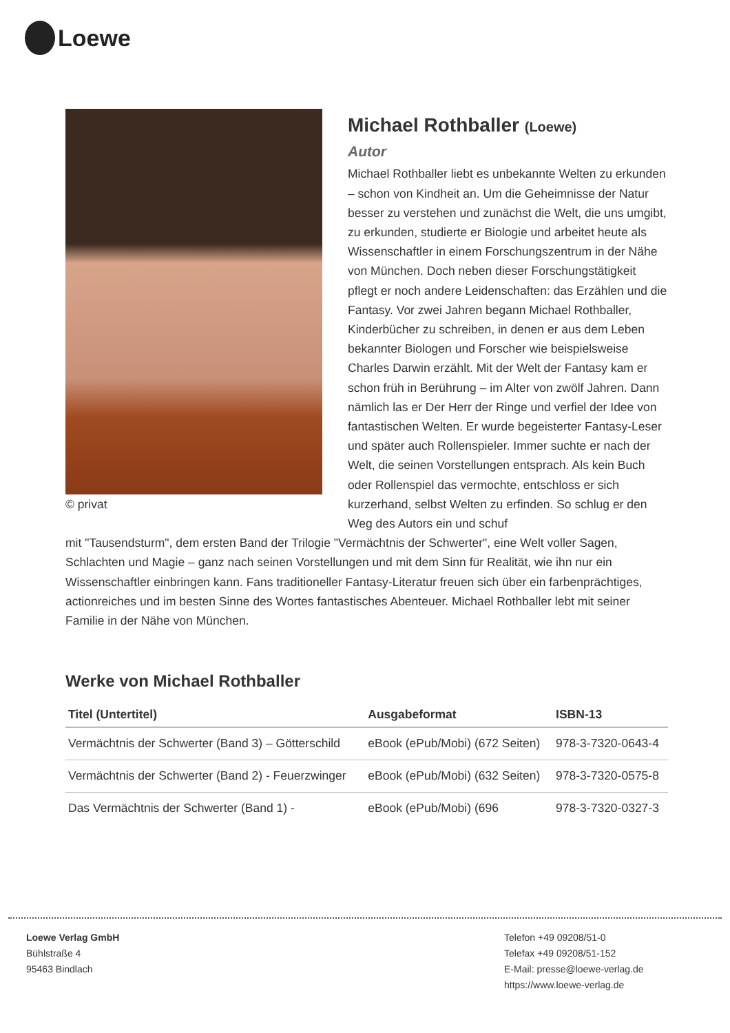Loewe
© privat
Michael Rothballer (Loewe)
Autor
Michael Rothballer liebt es unbekannte Welten zu erkunden – schon von Kindheit an. Um die Geheimnisse der Natur besser zu verstehen und zunächst die Welt, die uns umgibt, zu erkunden, studierte er Biologie und arbeitet heute als Wissenschaftler in einem Forschungszentrum in der Nähe von München. Doch neben dieser Forschungstätigkeit pflegt er noch andere Leidenschaften: das Erzählen und die Fantasy. Vor zwei Jahren begann Michael Rothballer, Kinderbücher zu schreiben, in denen er aus dem Leben bekannter Biologen und Forscher wie beispielsweise Charles Darwin erzählt. Mit der Welt der Fantasy kam er schon früh in Berührung – im Alter von zwölf Jahren. Dann nämlich las er Der Herr der Ringe und verfiel der Idee von fantastischen Welten. Er wurde begeisterter Fantasy-Leser und später auch Rollenspieler. Immer suchte er nach der Welt, die seinen Vorstellungen entsprach. Als kein Buch oder Rollenspiel das vermochte, entschloss er sich kurzerhand, selbst Welten zu erfinden. So schlug er den Weg des Autors ein und schuf
mit "Tausendsturm", dem ersten Band der Trilogie "Vermächtnis der Schwerter", eine Welt voller Sagen, Schlachten und Magie – ganz nach seinen Vorstellungen und mit dem Sinn für Realität, wie ihn nur ein Wissenschaftler einbringen kann. Fans traditioneller Fantasy-Literatur freuen sich über ein farbenprächtiges, actionreiches und im besten Sinne des Wortes fantastisches Abenteuer. Michael Rothballer lebt mit seiner Familie in der Nähe von München.
Werke von Michael Rothballer
| Titel (Untertitel) | Ausgabeformat | ISBN-13 |
| --- | --- | --- |
| Vermächtnis der Schwerter (Band 3) – Götterschild | eBook (ePub/Mobi) (672 Seiten) | 978-3-7320-0643-4 |
| Vermächtnis der Schwerter (Band 2) - Feuerzwinger | eBook (ePub/Mobi) (632 Seiten) | 978-3-7320-0575-8 |
| Das Vermächtnis der Schwerter (Band 1) - | eBook (ePub/Mobi) (696 | 978-3-7320-0327-3 |
Loewe Verlag GmbH
Bühlstraße 4
95463 Bindlach
Telefon +49 09208/51-0
Telefax +49 09208/51-152
E-Mail: presse@loewe-verlag.de
https://www.loewe-verlag.de